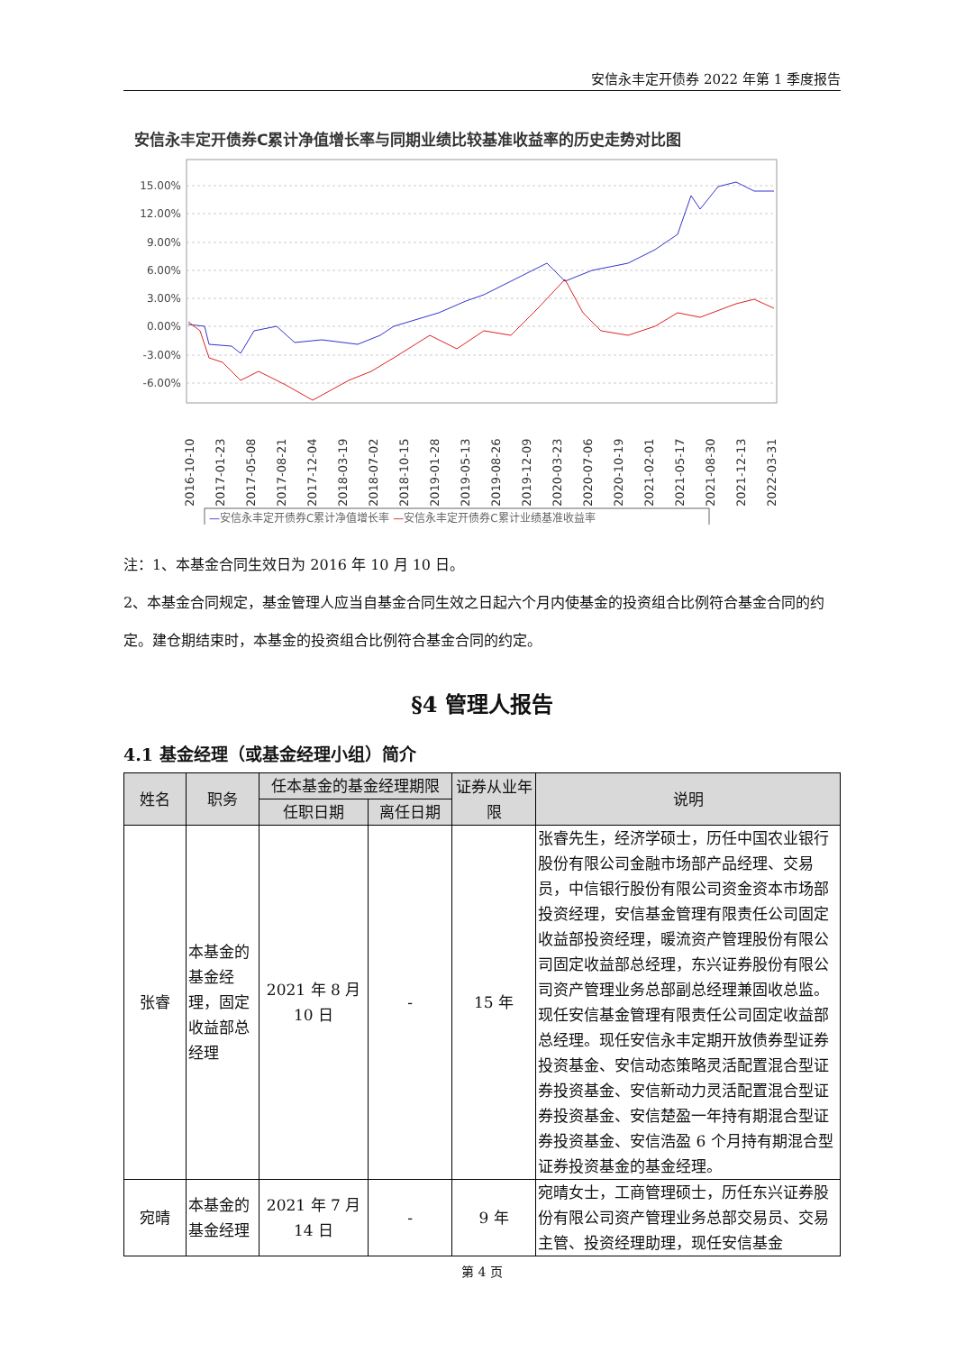安信永丰定开债券 2022 年第 1 季度报告
安信永丰定开债券C累计净值增长率与同期业绩比较基准收益率的历史走势对比图
15.00%
12.00%
9.00%
6.00%
3.00%
0.00%
-3.00%
-6.00%
2016-10-10
2017-01-23
2017-05-08
2017-08-21
2017-12-04
2018-03-19
2018-07-02
2018-10-15
2019-01-28
2019-05-13
2019-08-26
2019-12-09
2020-03-23
2020-07-06
2020-10-19
2021-02-01
2021-05-17
2021-08-30
2021-12-13
2022-03-31
—安信永丰定开债券C累计净值增长率 —安信永丰定开债券C累计业绩基准收益率
注：1、本基金合同生效日为 2016 年 10 月 10 日。
2、本基金合同规定，基金管理人应当自基金合同生效之日起六个月内使基金的投资组合比例符合基金合同的约定。建仓期结束时，本基金的投资组合比例符合基金合同的约定。
§4 管理人报告
4.1 基金经理（或基金经理小组）简介
| 姓名 | 职务 | 任本基金的基金经理期限 | | 证券从业年限 | 说明 |
| --- | --- | --- | --- | --- | --- |
| | | 任职日期 | 离任日期 | | |
| 张睿 | 本基金的基金经理，固定收益部总经理 | 2021 年 8 月 10 日 | - | 15 年 | 张睿先生，经济学硕士，历任中国农业银行股份有限公司金融市场部产品经理、交易员，中信银行股份有限公司资金资本市场部投资经理，安信基金管理有限责任公司固定收益部投资经理，暖流资产管理股份有限公司固定收益部总经理，东兴证券股份有限公司资产管理业务总部副总经理兼固收总监。现任安信基金管理有限责任公司固定收益部总经理。现任安信永丰定期开放债券型证券投资基金、安信动态策略灵活配置混合型证券投资基金、安信新动力灵活配置混合型证券投资基金、安信楚盈一年持有期混合型证券投资基金、安信浩盈 6 个月持有期混合型证券投资基金的基金经理。 |
| 宛晴 | 本基金的基金经理 | 2021 年 7 月 14 日 | - | 9 年 | 宛晴女士，工商管理硕士，历任东兴证券股份有限公司资产管理业务总部交易员、交易主管、投资经理助理，现任安信基金 |
第 4 页